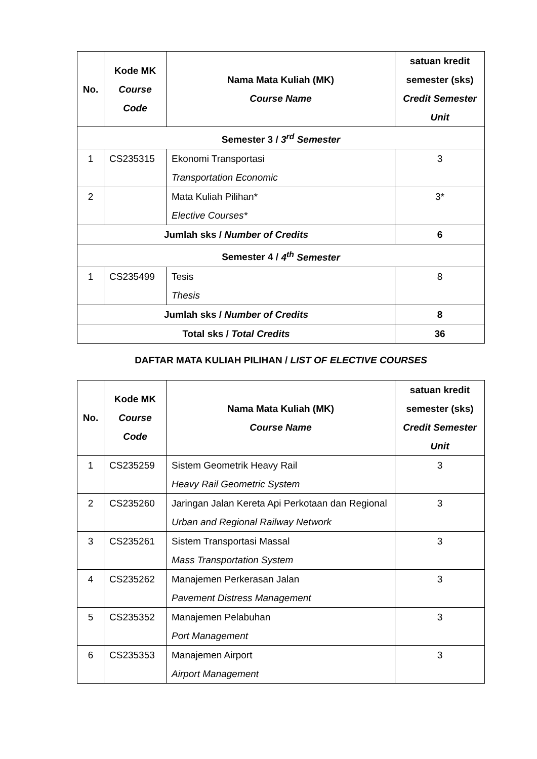| No. | Kode MK Course Code | Nama Mata Kuliah (MK) Course Name | satuan kredit semester (sks) Credit Semester Unit |
| --- | --- | --- | --- |
| Semester 3 / 3<sup>rd</sup> Semester | | | |
| 1 | CS235315 | Ekonomi Transportasi Transportation Economic | 3 |
| 2 | | Mata Kuliah Pilihan* Elective Courses* | 3* |
| Jumlah sks / Number of Credits | | | 6 |
| Semester 4 / 4<sup>th</sup> Semester | | | |
| 1 | CS235499 | Tesis Thesis | 8 |
| Jumlah sks / Number of Credits | | | 8 |
| Total sks / Total Credits | | | 36 |
DAFTAR MATA KULIAH PILIHAN / LIST OF ELECTIVE COURSES
| No. | Kode MK Course Code | Nama Mata Kuliah (MK) Course Name | satuan kredit semester (sks) Credit Semester Unit |
| --- | --- | --- | --- |
| 1 | CS235259 | Sistem Geometrik Heavy Rail Heavy Rail Geometric System | 3 |
| 2 | CS235260 | Jaringan Jalan Kereta Api Perkotaan dan Regional Urban and Regional Railway Network | 3 |
| 3 | CS235261 | Sistem Transportasi Massal Mass Transportation System | 3 |
| 4 | CS235262 | Manajemen Perkerasan Jalan Pavement Distress Management | 3 |
| 5 | CS235352 | Manajemen Pelabuhan Port Management | 3 |
| 6 | CS235353 | Manajemen Airport Airport Management | 3 |